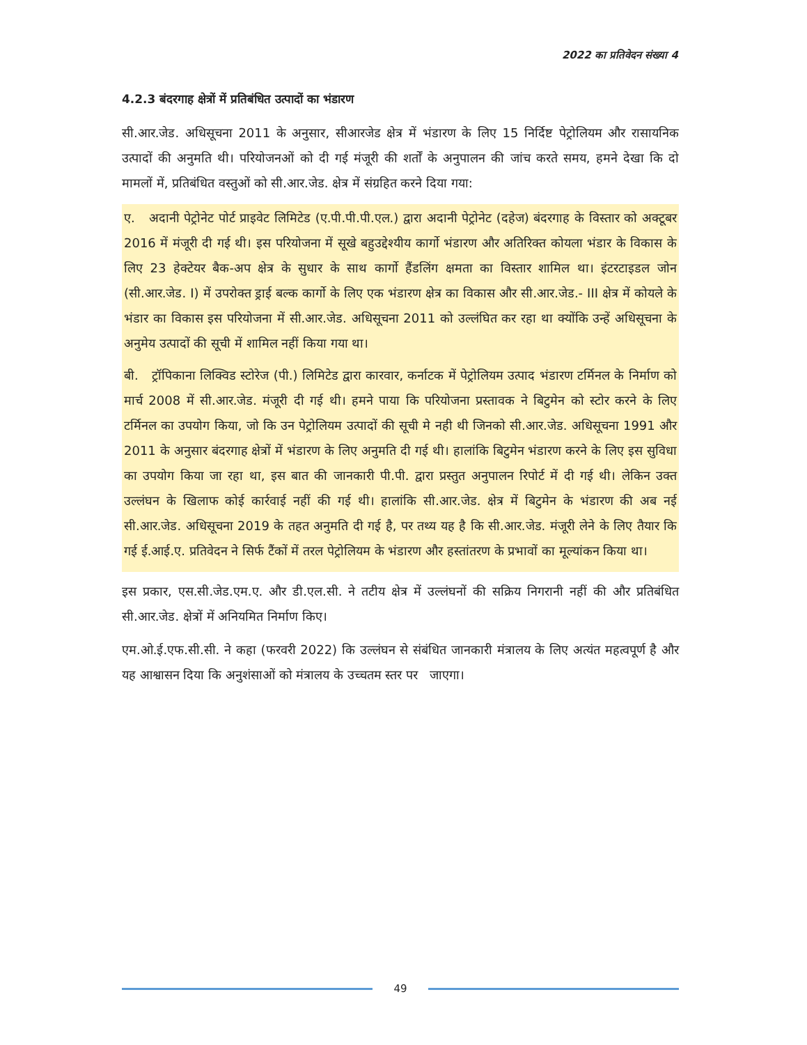2022 का प्रतिवेदन संख्या 4
4.2.3 बंदरगाह क्षेत्रों में प्रतिबंधित उत्पादों का भंडारण
सी.आर.जेड. अधिसूचना 2011 के अनुसार, सीआरजेड क्षेत्र में भंडारण के लिए 15 निर्दिष्ट पेट्रोलियम और रासायनिक उत्पादों की अनुमति थी। परियोजनओं को दी गई मंजूरी की शर्तों के अनुपालन की जांच करते समय, हमने देखा कि दो मामलों में, प्रतिबंधित वस्तुओं को सी.आर.जेड. क्षेत्र में संग्रहित करने दिया गया:
ए. अदानी पेट्रोनेट पोर्ट प्राइवेट लिमिटेड (ए.पी.पी.पी.एल.) द्वारा अदानी पेट्रोनेट (दहेज) बंदरगाह के विस्तार को अक्टूबर 2016 में मंजूरी दी गई थी। इस परियोजना में सूखे बहुउद्देश्यीय कार्गो भंडारण और अतिरिक्त कोयला भंडार के विकास के लिए 23 हेक्टेयर बैक-अप क्षेत्र के सुधार के साथ कार्गो हैंडलिंग क्षमता का विस्तार शामिल था। इंटरटाइडल जोन (सी.आर.जेड. I) में उपरोक्त ड्राई बल्क कार्गो के लिए एक भंडारण क्षेत्र का विकास और सी.आर.जेड.- III क्षेत्र में कोयले के भंडार का विकास इस परियोजना में सी.आर.जेड. अधिसूचना 2011 को उल्लंघित कर रहा था क्योंकि उन्हें अधिसूचना के अनुमेय उत्पादों की सूची में शामिल नहीं किया गया था।
बी. ट्रॉपिकाना लिक्विड स्टोरेज (पी.) लिमिटेड द्वारा कारवार, कर्नाटक में पेट्रोलियम उत्पाद भंडारण टर्मिनल के निर्माण को मार्च 2008 में सी.आर.जेड. मंजूरी दी गई थी। हमने पाया कि परियोजना प्रस्तावक ने बिटुमेन को स्टोर करने के लिए टर्मिनल का उपयोग किया, जो कि उन पेट्रोलियम उत्पादों की सूची मे नही थी जिनको सी.आर.जेड. अधिसूचना 1991 और 2011 के अनुसार बंदरगाह क्षेत्रों में भंडारण के लिए अनुमति दी गई थी। हालांकि बिटुमेन भंडारण करने के लिए इस सुविधा का उपयोग किया जा रहा था, इस बात की जानकारी पी.पी. द्वारा प्रस्तुत अनुपालन रिपोर्ट में दी गई थी। लेकिन उक्त उल्लंघन के खिलाफ कोई कार्रवाई नहीं की गई थी। हालांकि सी.आर.जेड. क्षेत्र में बिटुमेन के भंडारण की अब नई सी.आर.जेड. अधिसूचना 2019 के तहत अनुमति दी गई है, पर तथ्य यह है कि सी.आर.जेड. मंजूरी लेने के लिए तैयार कि गई ई.आई.ए. प्रतिवेदन ने सिर्फ टैंकों में तरल पेट्रोलियम के भंडारण और हस्तांतरण के प्रभावों का मूल्यांकन किया था।
इस प्रकार, एस.सी.जेड.एम.ए. और डी.एल.सी. ने तटीय क्षेत्र में उल्लंघनों की सक्रिय निगरानी नहीं की और प्रतिबंधित सी.आर.जेड. क्षेत्रों में अनियमित निर्माण किए।
एम.ओ.ई.एफ.सी.सी. ने कहा (फरवरी 2022) कि उल्लंघन से संबंधित जानकारी मंत्रालय के लिए अत्यंत महत्वपूर्ण है और यह आश्वासन दिया कि अनुशंसाओं को मंत्रालय के उच्चतम स्तर पर जाएगा।
49